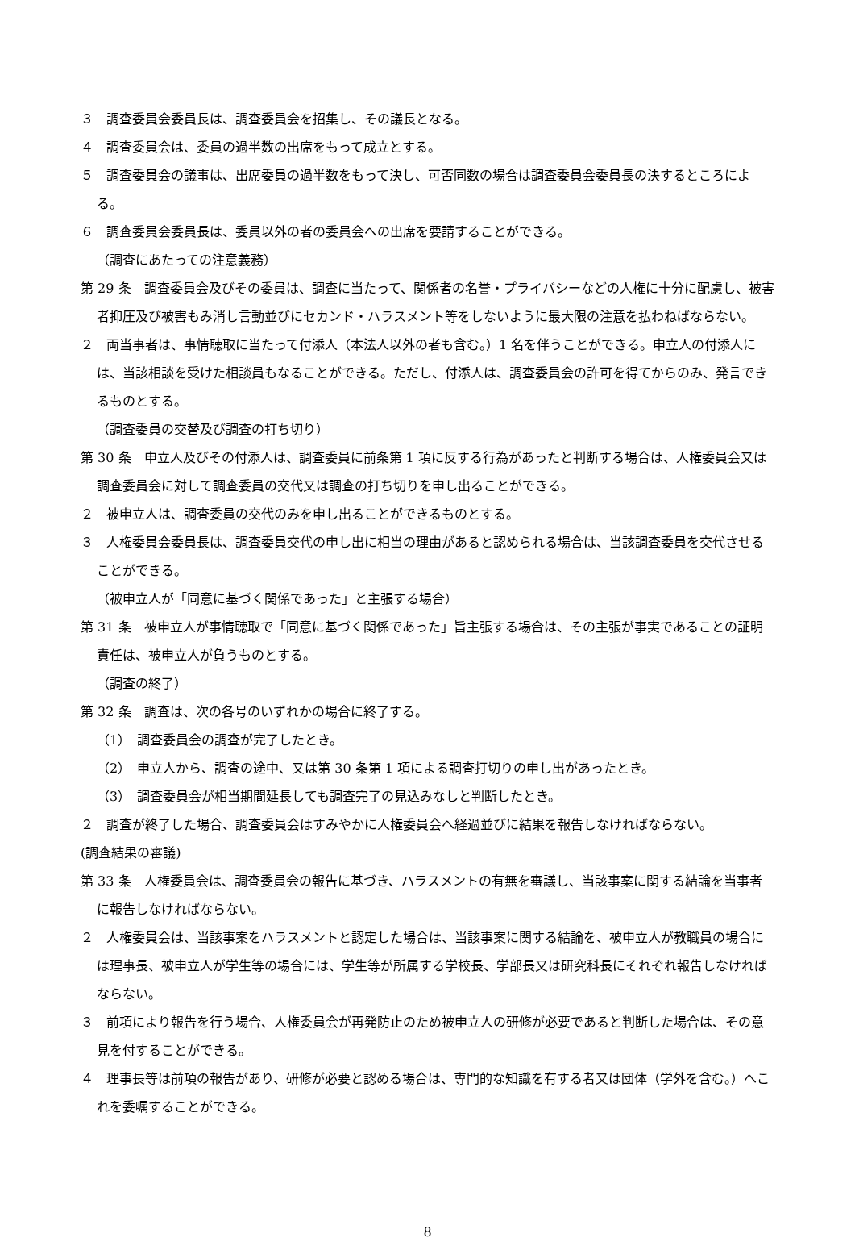３　調査委員会委員長は、調査委員会を招集し、その議長となる。
４　調査委員会は、委員の過半数の出席をもって成立とする。
５　調査委員会の議事は、出席委員の過半数をもって決し、可否同数の場合は調査委員会委員長の決するところによる。
６　調査委員会委員長は、委員以外の者の委員会への出席を要請することができる。
（調査にあたっての注意義務）
第 29 条　調査委員会及びその委員は、調査に当たって、関係者の名誉・プライバシーなどの人権に十分に配慮し、被害者抑圧及び被害もみ消し言動並びにセカンド・ハラスメント等をしないように最大限の注意を払わねばならない。
２　両当事者は、事情聴取に当たって付添人（本法人以外の者も含む。）1 名を伴うことができる。申立人の付添人には、当該相談を受けた相談員もなることができる。ただし、付添人は、調査委員会の許可を得てからのみ、発言できるものとする。
（調査委員の交替及び調査の打ち切り）
第 30 条　申立人及びその付添人は、調査委員に前条第 1 項に反する行為があったと判断する場合は、人権委員会又は調査委員会に対して調査委員の交代又は調査の打ち切りを申し出ることができる。
２　被申立人は、調査委員の交代のみを申し出ることができるものとする。
３　人権委員会委員長は、調査委員交代の申し出に相当の理由があると認められる場合は、当該調査委員を交代させることができる。
（被申立人が「同意に基づく関係であった」と主張する場合）
第 31 条　被申立人が事情聴取で「同意に基づく関係であった」旨主張する場合は、その主張が事実であることの証明責任は、被申立人が負うものとする。
（調査の終了）
第 32 条　調査は、次の各号のいずれかの場合に終了する。
（1）　調査委員会の調査が完了したとき。
（2）　申立人から、調査の途中、又は第 30 条第 1 項による調査打切りの申し出があったとき。
（3）　調査委員会が相当期間延長しても調査完了の見込みなしと判断したとき。
２　調査が終了した場合、調査委員会はすみやかに人権委員会へ経過並びに結果を報告しなければならない。
(調査結果の審議)
第 33 条　人権委員会は、調査委員会の報告に基づき、ハラスメントの有無を審議し、当該事案に関する結論を当事者に報告しなければならない。
２　人権委員会は、当該事案をハラスメントと認定した場合は、当該事案に関する結論を、被申立人が教職員の場合には理事長、被申立人が学生等の場合には、学生等が所属する学校長、学部長又は研究科長にそれぞれ報告しなければならない。
３　前項により報告を行う場合、人権委員会が再発防止のため被申立人の研修が必要であると判断した場合は、その意見を付することができる。
４　理事長等は前項の報告があり、研修が必要と認める場合は、専門的な知識を有する者又は団体（学外を含む。）へこれを委嘱することができる。
8